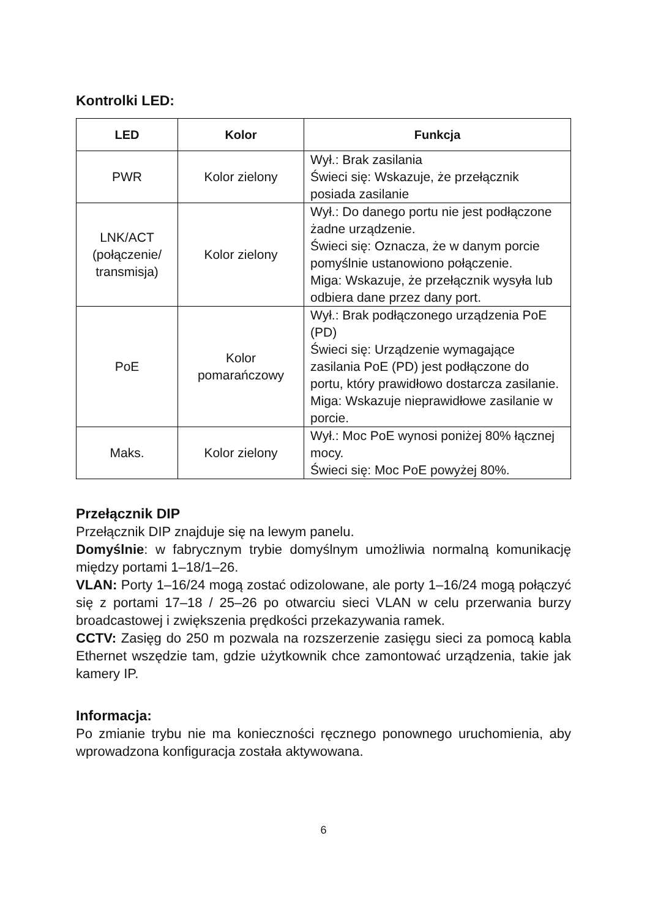Kontrolki LED:
| LED | Kolor | Funkcja |
| --- | --- | --- |
| PWR | Kolor zielony | Wył.: Brak zasilania Świeci się: Wskazuje, że przełącznik posiada zasilanie |
| LNK/ACT (połączenie/ transmisja) | Kolor zielony | Wył.: Do danego portu nie jest podłączone żadne urządzenie. Świeci się: Oznacza, że w danym porcie pomyślnie ustanowiono połączenie. Miga: Wskazuje, że przełącznik wysyła lub odbiera dane przez dany port. |
| PoE | Kolor pomarańczowy | Wył.: Brak podłączonego urządzenia PoE (PD) Świeci się: Urządzenie wymagające zasilania PoE (PD) jest podłączone do portu, który prawidłowo dostarcza zasilanie. Miga: Wskazuje nieprawidłowe zasilanie w porcie. |
| Maks. | Kolor zielony | Wył.: Moc PoE wynosi poniżej 80% łącznej mocy. Świeci się: Moc PoE powyżej 80%. |
Przełącznik DIP
Przełącznik DIP znajduje się na lewym panelu.
Domyślnie: w fabrycznym trybie domyślnym umożliwia normalną komunikację między portami 1–18/1–26.
VLAN: Porty 1–16/24 mogą zostać odizolowane, ale porty 1–16/24 mogą połączyć się z portami 17–18 / 25–26 po otwarciu sieci VLAN w celu przerwania burzy broadcastowej i zwiększenia prędkości przekazywania ramek.
CCTV: Zasięg do 250 m pozwala na rozszerzenie zasięgu sieci za pomocą kabla Ethernet wszędzie tam, gdzie użytkownik chce zamontować urządzenia, takie jak kamery IP.
Informacja:
Po zmianie trybu nie ma konieczności ręcznego ponownego uruchomienia, aby wprowadzona konfiguracja została aktywowana.
6